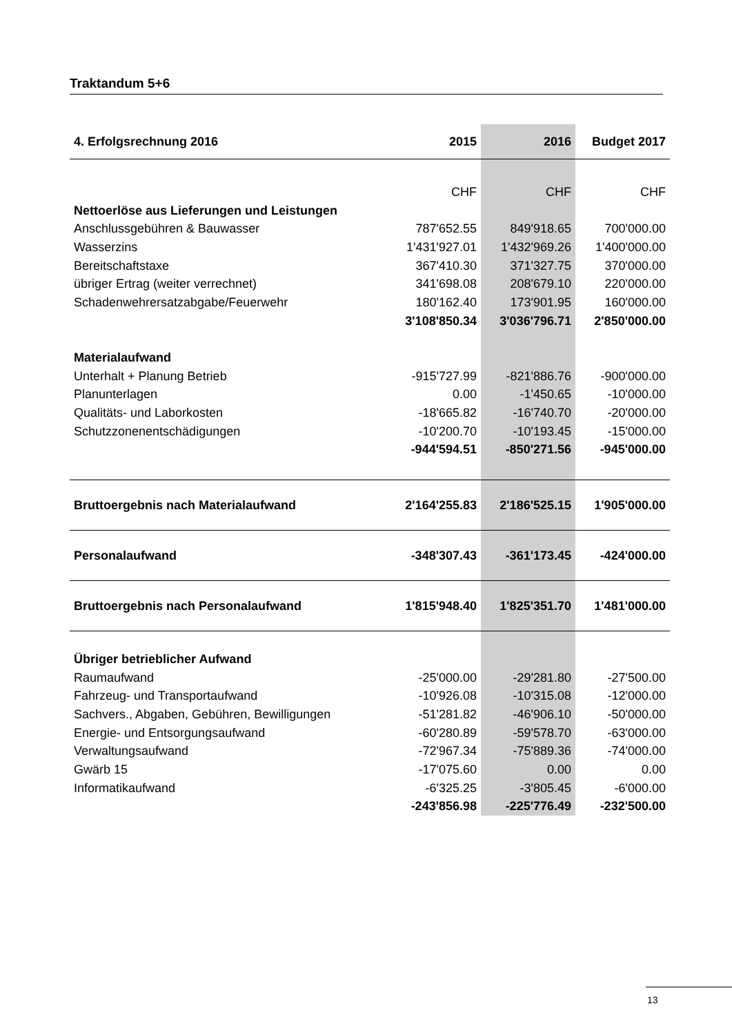Traktandum 5+6
| 4. Erfolgsrechnung 2016 | 2015 | 2016 | Budget 2017 |
| --- | --- | --- | --- |
| | CHF | CHF | CHF |
| Nettoerlöse aus Lieferungen und Leistungen | | | |
| Anschlussgebühren & Bauwasser | 787'652.55 | 849'918.65 | 700'000.00 |
| Wasserzins | 1'431'927.01 | 1'432'969.26 | 1'400'000.00 |
| Bereitschaftstaxe | 367'410.30 | 371'327.75 | 370'000.00 |
| übriger Ertrag (weiter verrechnet) | 341'698.08 | 208'679.10 | 220'000.00 |
| Schadenwehrersatzabgabe/Feuerwehr | 180'162.40 | 173'901.95 | 160'000.00 |
| | 3'108'850.34 | 3'036'796.71 | 2'850'000.00 |
| Materialaufwand | | | |
| Unterhalt + Planung Betrieb | -915'727.99 | -821'886.76 | -900'000.00 |
| Planunterlagen | 0.00 | -1'450.65 | -10'000.00 |
| Qualitäts- und Laborkosten | -18'665.82 | -16'740.70 | -20'000.00 |
| Schutzzonenentschädigungen | -10'200.70 | -10'193.45 | -15'000.00 |
| | -944'594.51 | -850'271.56 | -945'000.00 |
| Bruttoergebnis nach Materialaufwand | 2'164'255.83 | 2'186'525.15 | 1'905'000.00 |
| Personalaufwand | -348'307.43 | -361'173.45 | -424'000.00 |
| Bruttoergebnis nach Personalaufwand | 1'815'948.40 | 1'825'351.70 | 1'481'000.00 |
| Übriger betrieblicher Aufwand | | | |
| Raumaufwand | -25'000.00 | -29'281.80 | -27'500.00 |
| Fahrzeug- und Transportaufwand | -10'926.08 | -10'315.08 | -12'000.00 |
| Sachvers., Abgaben, Gebühren, Bewilligungen | -51'281.82 | -46'906.10 | -50'000.00 |
| Energie- und Entsorgungsaufwand | -60'280.89 | -59'578.70 | -63'000.00 |
| Verwaltungsaufwand | -72'967.34 | -75'889.36 | -74'000.00 |
| Gwärb 15 | -17'075.60 | 0.00 | 0.00 |
| Informatikaufwand | -6'325.25 | -3'805.45 | -6'000.00 |
| | -243'856.98 | -225'776.49 | -232'500.00 |
13